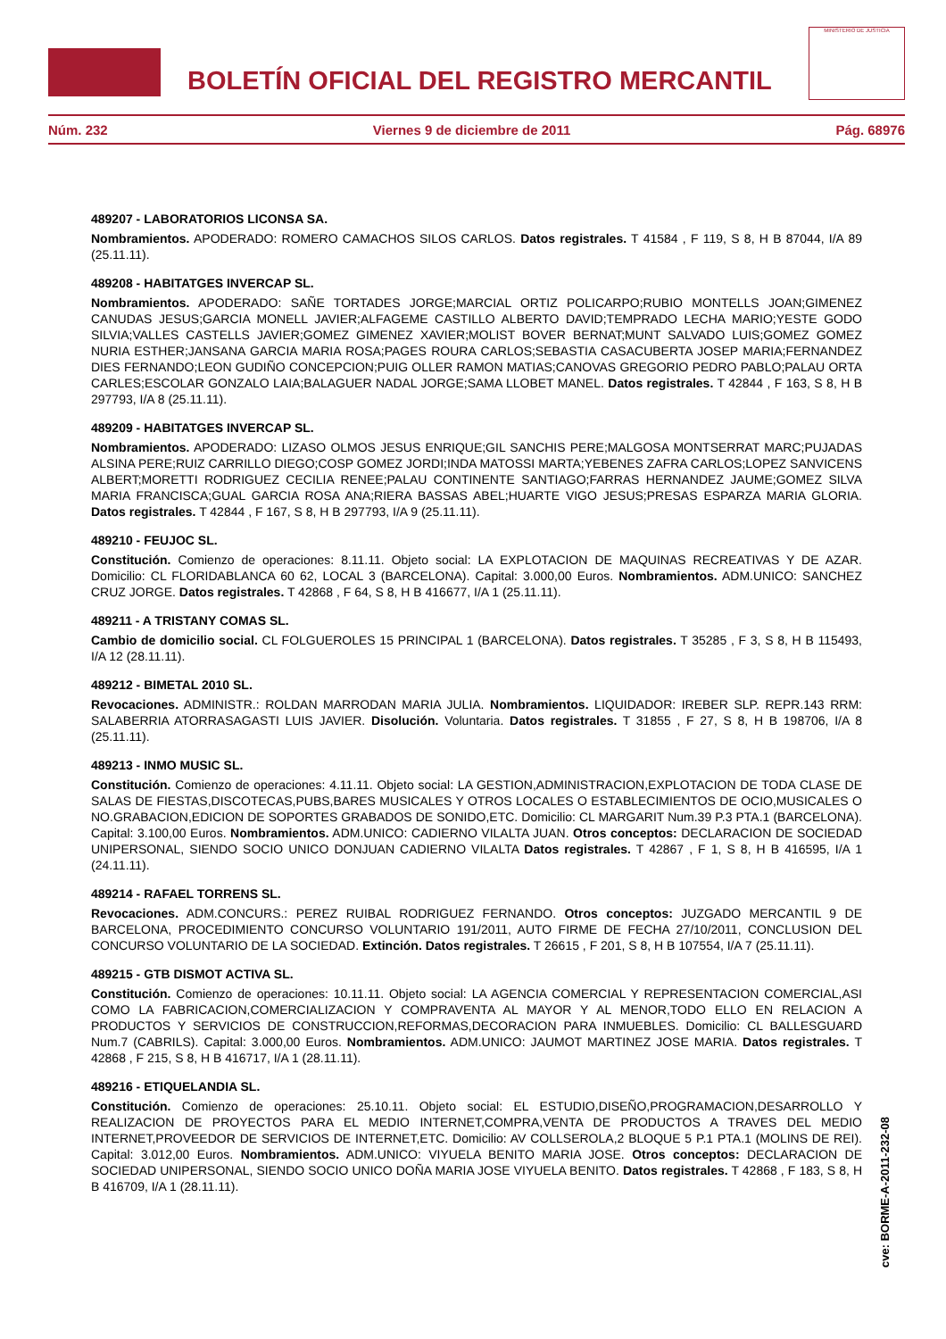BOLETÍN OFICIAL DEL REGISTRO MERCANTIL
MINISTERIO DE JUSTICIA
Núm. 232 Viernes 9 de diciembre de 2011 Pág. 68976
489207 - LABORATORIOS LICONSA SA.
Nombramientos. APODERADO: ROMERO CAMACHOS SILOS CARLOS. Datos registrales. T 41584 , F 119, S 8, H B 87044, I/A 89 (25.11.11).
489208 - HABITATGES INVERCAP SL.
Nombramientos. APODERADO: SAÑE TORTADES JORGE;MARCIAL ORTIZ POLICARPO;RUBIO MONTELLS JOAN;GIMENEZ CANUDAS JESUS;GARCIA MONELL JAVIER;ALFAGEME CASTILLO ALBERTO DAVID;TEMPRADO LECHA MARIO;YESTE GODO SILVIA;VALLES CASTELLS JAVIER;GOMEZ GIMENEZ XAVIER;MOLIST BOVER BERNAT;MUNT SALVADO LUIS;GOMEZ GOMEZ NURIA ESTHER;JANSANA GARCIA MARIA ROSA;PAGES ROURA CARLOS;SEBASTIA CASACUBERTA JOSEP MARIA;FERNANDEZ DIES FERNANDO;LEON GUDIÑO CONCEPCION;PUIG OLLER RAMON MATIAS;CANOVAS GREGORIO PEDRO PABLO;PALAU ORTA CARLES;ESCOLAR GONZALO LAIA;BALAGUER NADAL JORGE;SAMA LLOBET MANEL. Datos registrales. T 42844 , F 163, S 8, H B 297793, I/A 8 (25.11.11).
489209 - HABITATGES INVERCAP SL.
Nombramientos. APODERADO: LIZASO OLMOS JESUS ENRIQUE;GIL SANCHIS PERE;MALGOSA MONTSERRAT MARC;PUJADAS ALSINA PERE;RUIZ CARRILLO DIEGO;COSP GOMEZ JORDI;INDA MATOSSI MARTA;YEBENES ZAFRA CARLOS;LOPEZ SANVICENS ALBERT;MORETTI RODRIGUEZ CECILIA RENEE;PALAU CONTINENTE SANTIAGO;FARRAS HERNANDEZ JAUME;GOMEZ SILVA MARIA FRANCISCA;GUAL GARCIA ROSA ANA;RIERA BASSAS ABEL;HUARTE VIGO JESUS;PRESAS ESPARZA MARIA GLORIA. Datos registrales. T 42844 , F 167, S 8, H B 297793, I/A 9 (25.11.11).
489210 - FEUJOC SL.
Constitución. Comienzo de operaciones: 8.11.11. Objeto social: LA EXPLOTACION DE MAQUINAS RECREATIVAS Y DE AZAR. Domicilio: CL FLORIDABLANCA 60 62, LOCAL 3 (BARCELONA). Capital: 3.000,00 Euros. Nombramientos. ADM.UNICO: SANCHEZ CRUZ JORGE. Datos registrales. T 42868 , F 64, S 8, H B 416677, I/A 1 (25.11.11).
489211 - A TRISTANY COMAS SL.
Cambio de domicilio social. CL FOLGUEROLES 15 PRINCIPAL 1 (BARCELONA). Datos registrales. T 35285 , F 3, S 8, H B 115493, I/A 12 (28.11.11).
489212 - BIMETAL 2010 SL.
Revocaciones. ADMINISTR.: ROLDAN MARRODAN MARIA JULIA. Nombramientos. LIQUIDADOR: IREBER SLP. REPR.143 RRM: SALABERRIA ATORRASAGASTI LUIS JAVIER. Disolución. Voluntaria. Datos registrales. T 31855 , F 27, S 8, H B 198706, I/A 8 (25.11.11).
489213 - INMO MUSIC SL.
Constitución. Comienzo de operaciones: 4.11.11. Objeto social: LA GESTION,ADMINISTRACION,EXPLOTACION DE TODA CLASE DE SALAS DE FIESTAS,DISCOTECAS,PUBS,BARES MUSICALES Y OTROS LOCALES O ESTABLECIMIENTOS DE OCIO,MUSICALES O NO.GRABACION,EDICION DE SOPORTES GRABADOS DE SONIDO,ETC. Domicilio: CL MARGARIT Num.39 P.3 PTA.1 (BARCELONA). Capital: 3.100,00 Euros. Nombramientos. ADM.UNICO: CADIERNO VILALTA JUAN. Otros conceptos: DECLARACION DE SOCIEDAD UNIPERSONAL, SIENDO SOCIO UNICO DONJUAN CADIERNO VILALTA Datos registrales. T 42867 , F 1, S 8, H B 416595, I/A 1 (24.11.11).
489214 - RAFAEL TORRENS SL.
Revocaciones. ADM.CONCURS.: PEREZ RUIBAL RODRIGUEZ FERNANDO. Otros conceptos: JUZGADO MERCANTIL 9 DE BARCELONA, PROCEDIMIENTO CONCURSO VOLUNTARIO 191/2011, AUTO FIRME DE FECHA 27/10/2011, CONCLUSION DEL CONCURSO VOLUNTARIO DE LA SOCIEDAD. Extinción. Datos registrales. T 26615 , F 201, S 8, H B 107554, I/A 7 (25.11.11).
489215 - GTB DISMOT ACTIVA SL.
Constitución. Comienzo de operaciones: 10.11.11. Objeto social: LA AGENCIA COMERCIAL Y REPRESENTACION COMERCIAL,ASI COMO LA FABRICACION,COMERCIALIZACION Y COMPRAVENTA AL MAYOR Y AL MENOR,TODO ELLO EN RELACION A PRODUCTOS Y SERVICIOS DE CONSTRUCCION,REFORMAS,DECORACION PARA INMUEBLES. Domicilio: CL BALLESGUARD Num.7 (CABRILS). Capital: 3.000,00 Euros. Nombramientos. ADM.UNICO: JAUMOT MARTINEZ JOSE MARIA. Datos registrales. T 42868 , F 215, S 8, H B 416717, I/A 1 (28.11.11).
489216 - ETIQUELANDIA SL.
Constitución. Comienzo de operaciones: 25.10.11. Objeto social: EL ESTUDIO,DISEÑO,PROGRAMACION,DESARROLLO Y REALIZACION DE PROYECTOS PARA EL MEDIO INTERNET,COMPRA,VENTA DE PRODUCTOS A TRAVES DEL MEDIO INTERNET,PROVEEDOR DE SERVICIOS DE INTERNET,ETC. Domicilio: AV COLLSEROLA,2 BLOQUE 5 P.1 PTA.1 (MOLINS DE REI). Capital: 3.012,00 Euros. Nombramientos. ADM.UNICO: VIYUELA BENITO MARIA JOSE. Otros conceptos: DECLARACION DE SOCIEDAD UNIPERSONAL, SIENDO SOCIO UNICO DOÑA MARIA JOSE VIYUELA BENITO. Datos registrales. T 42868 , F 183, S 8, H B 416709, I/A 1 (28.11.11).
cve: BORME-A-2011-232-08